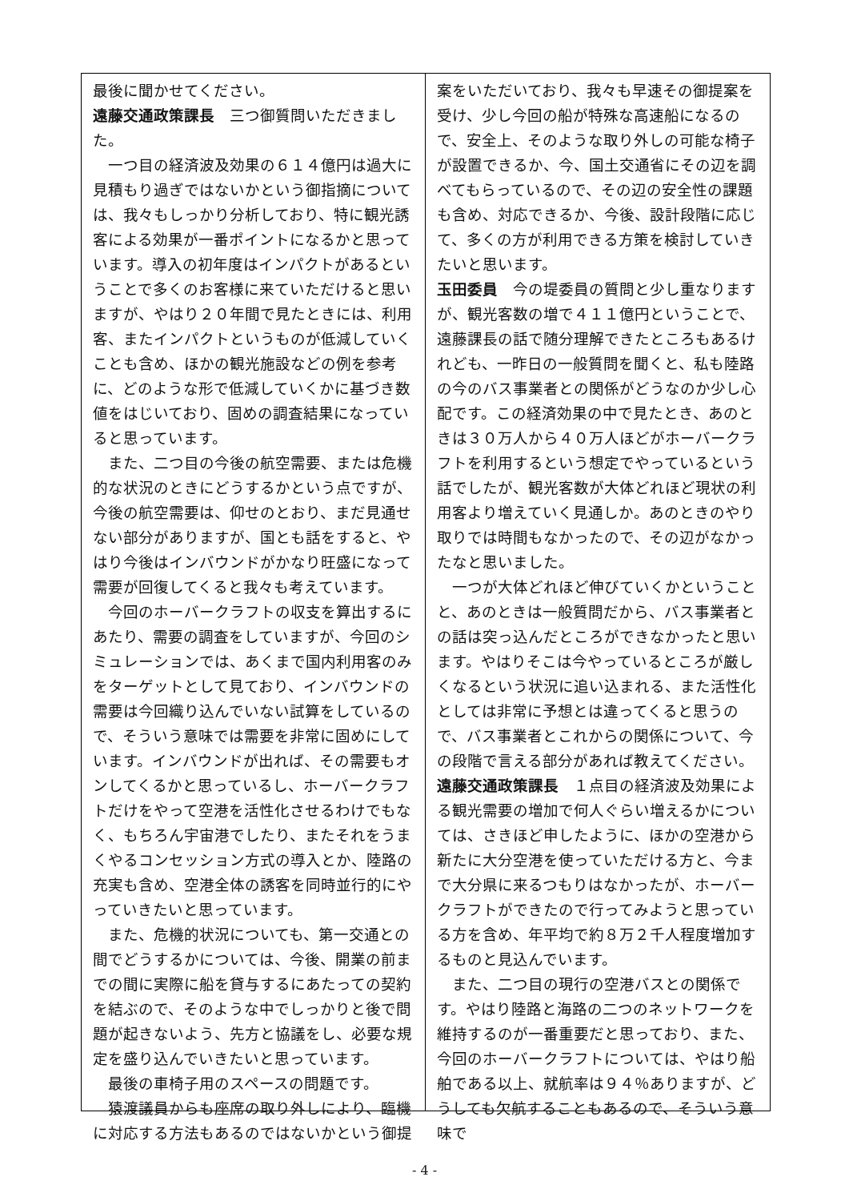最後に聞かせてください。
遠藤交通政策課長　三つ御質問いただきました。
一つ目の経済波及効果の６１４億円は過大に見積もり過ぎではないかという御指摘については、我々もしっかり分析しており、特に観光誘客による効果が一番ポイントになるかと思っています。導入の初年度はインパクトがあるということで多くのお客様に来ていただけると思いますが、やはり２０年間で見たときには、利用客、またインパクトというものが低減していくことも含め、ほかの観光施設などの例を参考に、どのような形で低減していくかに基づき数値をはじいており、固めの調査結果になっていると思っています。
また、二つ目の今後の航空需要、または危機的な状況のときにどうするかという点ですが、今後の航空需要は、仰せのとおり、まだ見通せない部分がありますが、国とも話をすると、やはり今後はインバウンドがかなり旺盛になって需要が回復してくると我々も考えています。
今回のホーバークラフトの収支を算出するにあたり、需要の調査をしていますが、今回のシミュレーションでは、あくまで国内利用客のみをターゲットとして見ており、インバウンドの需要は今回織り込んでいない試算をしているので、そういう意味では需要を非常に固めにしています。インバウンドが出れば、その需要もオンしてくるかと思っているし、ホーバークラフトだけをやって空港を活性化させるわけでもなく、もちろん宇宙港でしたり、またそれをうまくやるコンセッション方式の導入とか、陸路の充実も含め、空港全体の誘客を同時並行的にやっていきたいと思っています。
また、危機的状況についても、第一交通との間でどうするかについては、今後、開業の前までの間に実際に船を貸与するにあたっての契約を結ぶので、そのような中でしっかりと後で問題が起きないよう、先方と協議をし、必要な規定を盛り込んでいきたいと思っています。
最後の車椅子用のスペースの問題です。
猿渡議員からも座席の取り外しにより、臨機に対応する方法もあるのではないかという御提
案をいただいており、我々も早速その御提案を受け、少し今回の船が特殊な高速船になるので、安全上、そのような取り外しの可能な椅子が設置できるか、今、国土交通省にその辺を調べてもらっているので、その辺の安全性の課題も含め、対応できるか、今後、設計段階に応じて、多くの方が利用できる方策を検討していきたいと思います。
玉田委員　今の堤委員の質問と少し重なりますが、観光客数の増で４１１億円ということで、遠藤課長の話で随分理解できたところもあるけれども、一昨日の一般質問を聞くと、私も陸路の今のバス事業者との関係がどうなのか少し心配です。この経済効果の中で見たとき、あのときは３０万人から４０万人ほどがホーバークラフトを利用するという想定でやっているという話でしたが、観光客数が大体どれほど現状の利用客より増えていく見通しか。あのときのやり取りでは時間もなかったので、その辺がなかったなと思いました。
一つが大体どれほど伸びていくかということと、あのときは一般質問だから、バス事業者との話は突っ込んだところができなかったと思います。やはりそこは今やっているところが厳しくなるという状況に追い込まれる、また活性化としては非常に予想とは違ってくると思うので、バス事業者とこれからの関係について、今の段階で言える部分があれば教えてください。
遠藤交通政策課長　１点目の経済波及効果による観光需要の増加で何人ぐらい増えるかについては、さきほど申したように、ほかの空港から新たに大分空港を使っていただける方と、今まで大分県に来るつもりはなかったが、ホーバークラフトができたので行ってみようと思っている方を含め、年平均で約８万２千人程度増加するものと見込んでいます。
また、二つ目の現行の空港バスとの関係です。やはり陸路と海路の二つのネットワークを維持するのが一番重要だと思っており、また、今回のホーバークラフトについては、やはり船舶である以上、就航率は９４％ありますが、どうしても欠航することもあるので、そういう意味で
- 4 -